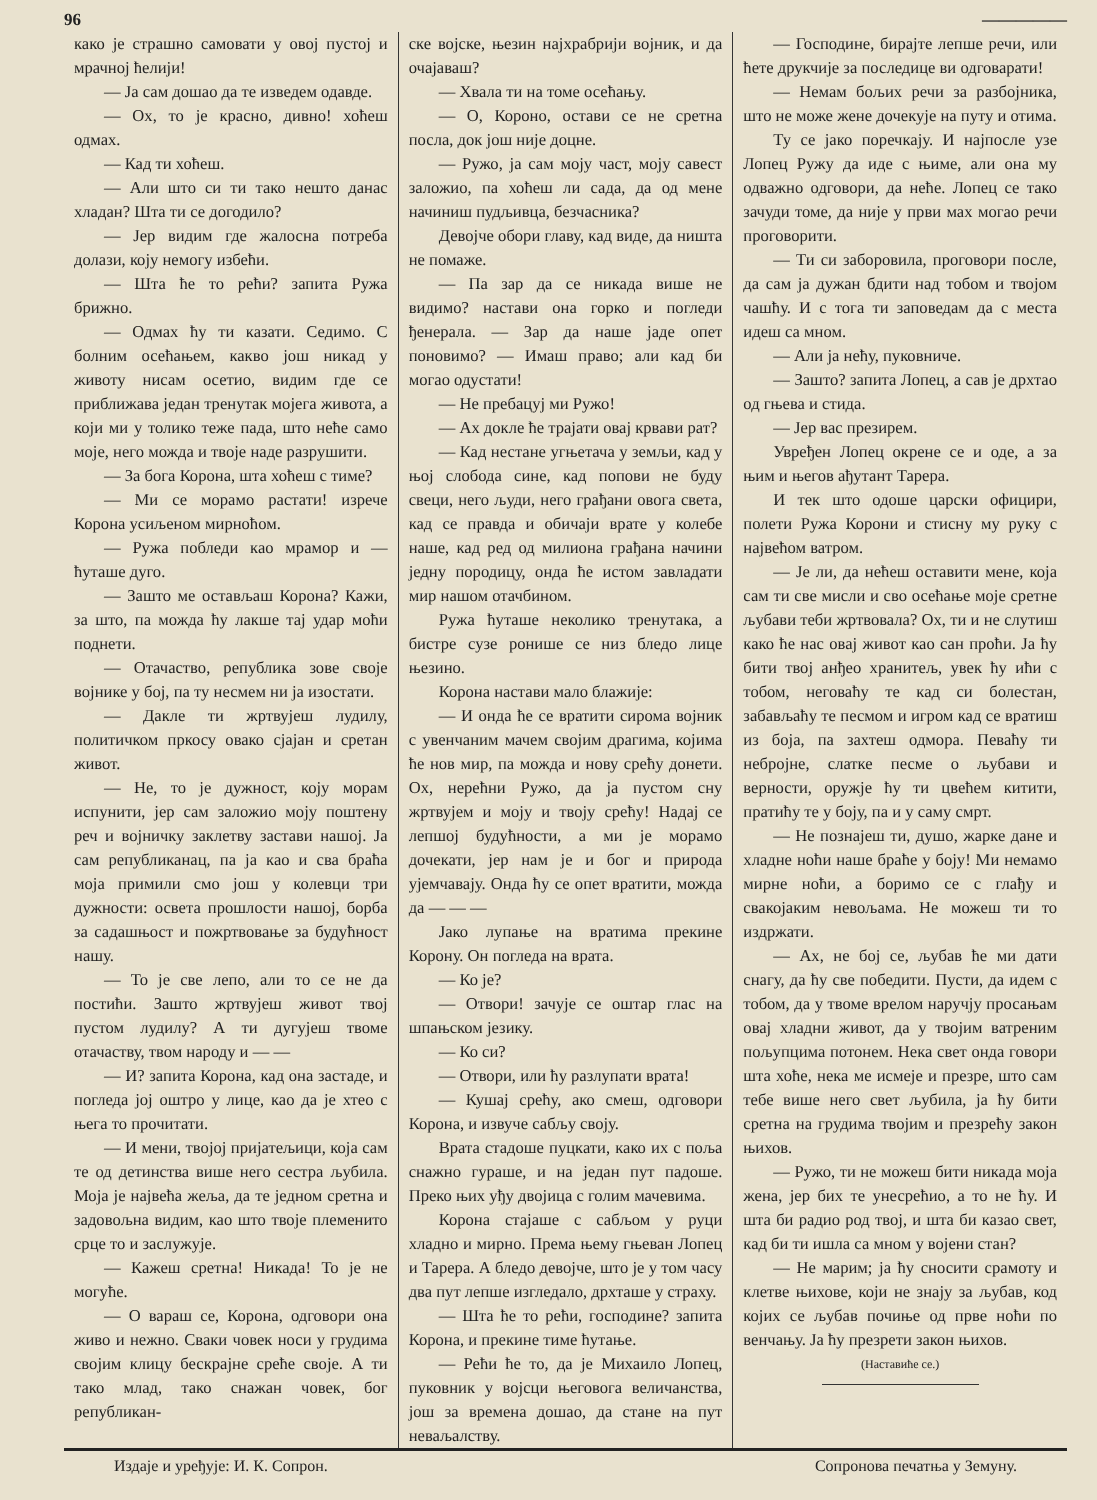96 —————
како је страшно самовати у овој пустој и мрачној ћелији!
— Ја сам дошао да те изведем одавде.
— Ох, то је красно, дивно! хоћеш одмах.
— Кад ти хоћеш.
— Али што си ти тако нешто данас хладан? Шта ти се догодило?
— Јер видим где жалосна потреба долази, коју немогу избећи.
— Шта ће то рећи? запита Ружа брижно.
— Одмах ћу ти казати. Седимо. С болним осећањем, какво још никад у животу нисам осетио, видим где се приближава један тренутак мојега живота, а који ми у толико теже пада, што неће само моје, него можда и твоје наде разрушити.
— За бога Корона, шта хоћеш с тиме?
— Ми се морамо растати! изрече Корона усиљеном мирноћом.
— Ружа побледи као мрамор и — ћуташе дуго.
— Зашто ме остављаш Корона? Кажи, за што, па можда ћу лакше тај удар моћи поднети.
— Отачаство, република зове своје војнике у бој, па ту несмем ни ја изостати.
— Дакле ти жртвујеш лудилу, политичком пркосу овако сјајан и сретан живот.
— Не, то је дужност, коју морам испунити, јер сам заложио мојy поштену реч и војничку заклетву застави нашој. Ја сам републиканац, па ја као и сва браћа моја примили смо још у колевци три дужности: освета прошлости нашој, борба за садашњост и пожртвовање за будућност нашу.
— То је све лепо, али то се не да постићи. Зашто жртвујеш живот твој пустом лудилу? А ти дугујеш твоме отачаству, твом народу и — —
— И? запита Корона, кад она застаде, и погледа јој оштро у лице, као да је хтео с њега то прочитати.
— И мени, твојој пријатељици, која сам те од детинства више него сестра љубила. Моја је највећа жеља, да те једном сретна и задовољна видим, као што твоје племенито срце то и заслужује.
— Кажеш сретна! Никада! То је не могуће.
— О вараш се, Корона, одговори она живо и нежно. Сваки човек носи у грудима својим клицу бескрајне среће своје. А ти тако млад, тако снажан човек, бог републикан-
ске војске, њезин најхрабрији војник, и да очајаваш?
— Хвала ти на томе осећању.
— О, Короно, остави се не сретна посла, док још није доцне.
— Ружо, ја сам моју част, моју савест заложио, па хоћеш ли сада, да од мене начиниш пудљивца, безчасника?
Девојче обори главу, кад виде, да ништа не помаже.
— Па зар да се никада више не видимо? настави она горко и погледи ђенерала. — Зар да наше јаде опет поновимо? — Имаш право; али кад би могао одустати!
— Не пребацуј ми Ружо!
— Ах докле ће трајати овај крвави рат?
— Кад нестане угњетача у земљи, кад у њој слобода сине, кад попови не буду свеци, него људи, него грађани овога света, кад се правда и обичаји врате у колебе наше, кад ред од милиона грађана начини једну породицу, онда ће истом завладати мир нашом отачбином.
Ружа ћуташе неколико тренутака, а бистре сузе ронише се низ бледо лице њезино.
Корона настави мало блажије:
— И онда ће се вратити сирома војник с увенчаним мачем својим драгима, којима ће нов мир, па можда и нову срећу донети. Ох, нерећни Ружо, да ја пустом сну жртвујем и моју и твоју срећу! Надај се лепшој будућности, а ми је морамо дочекати, јер нам је и бог и природа ујемчавају. Онда ћу се опет вратити, можда да — — —
Јако лупање на вратима прекине Корону. Он погледа на врата.
— Ко је?
— Отвори! зачује се оштар глас на шпањском језику.
— Ко си?
— Отвори, или ћу разлупати врата!
— Кушај срећу, ако смеш, одговори Корона, и извуче сабљу своју.
Врата стадоше пуцкати, како их с поља снажно гураше, и на један пут падоше. Преко њих уђу двојица с голим мачевима.
Корона стајаше с сабљом у руци хладно и мирно. Према њему гњеван Лопец и Тарера. А бледо девојче, што је у том часу два пут лепше изгледало, дрхташе у страху.
— Шта ће то рећи, господине? запита Корона, и прекине тиме ћутање.
— Рећи ће то, да је Михаило Лопец, пуковник у војсци његовога величанства, још за времена дошао, да стане на пут неваљалству.
— Господине, бирајте лепше речи, или ћете друкчије за последице ви одговарати!
— Немам бољих речи за разбојника, што не може жене дочекује на путу и отима.
Ту се јако поречкају. И најпосле узе Лопец Ружу да иде с њиме, али она му одважно одговори, да неће. Лопец се тако зачуди томе, да није у први мах могао речи проговорити.
— Ти си заборовила, проговори после, да сам ја дужан бдити над тобом и твојом чашћу. И с тога ти заповедам да с места идеш са мном.
— Али ја нећу, пуковниче.
— Зашто? запита Лопец, а сав је дрхтао од гњева и стида.
— Јер вас презирем.
Увређен Лопец окрене се и оде, а за њим и његов ађутант Тарера.
И тек што одоше царски официри, полети Ружа Корони и стисну му руку с највећом ватром.
— Је ли, да нећеш оставити мене, која сам ти све мисли и сво осећање моје сретне љубави теби жртвовала? Ох, ти и не слутиш како ће нас овај живот као сан проћи. Ја ћу бити твој анђео хранитељ, увек ћу ићи с тобом, неговаћу те кад си болестан, забављаћу те песмом и игром кад се вратиш из боја, па захтеш одмора. Певаћу ти небројне, слатке песме о љубави и верности, оружје ћу ти цвећем китити, пратићу те у боју, па и у саму смрт.
— Не познајеш ти, душо, жарке дане и хладне ноћи наше браће у боју! Ми немамо мирне ноћи, а боримо се с глађу и свакојаким невољама. Не можеш ти то издржати.
— Ах, не бој се, љубав ће ми дати снагу, да ћу све победити. Пусти, да идем с тобом, да у твоме врелом наручју просањам овај хладни живот, да у твојим ватреним пољупцима потонем. Нека свет онда говори шта хоће, нека ме исмеје и презре, што сам тебе више него свет љубила, ја ћу бити сретна на грудима твојим и презрећу закон њихов.
— Ружо, ти не можеш бити никада моја жена, јер бих те унесрећио, а то не ћу. И шта би радио род твој, и шта би казао свет, кад би ти ишла са мном у војени стан?
— Не марим; ја ћу сносити срамоту и клетве њихове, који не знају за љубав, код којих се љубав почиње од прве ноћи по венчању. Ја ћу презрети закон њихов.
(Наставиће се.)
Издаје и уређује: И. К. Сопрон. Сопронова печатња у Земуну.